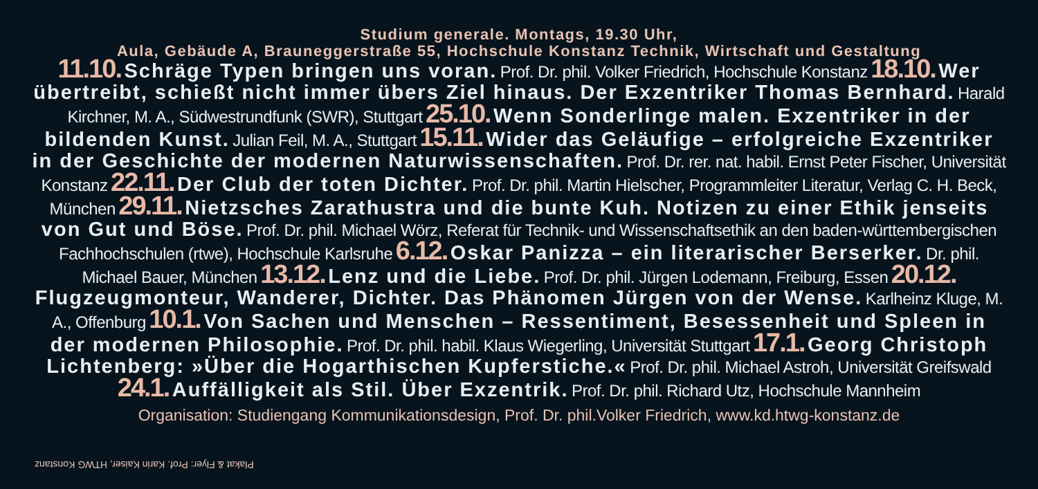Studium generale. Montags, 19.30 Uhr,
Aula, Gebäude A, Brauneggerstraße 55, Hochschule Konstanz Technik, Wirtschaft und Gestaltung
11.10. Schräge Typen bringen uns voran. Prof. Dr. phil. Volker Friedrich, Hochschule Konstanz 18.10. Wer übertreibt, schießt nicht immer übers Ziel hinaus. Der Exzentriker Thomas Bernhard. Harald Kirchner, M. A., Südwestrundfunk (SWR), Stuttgart 25.10. Wenn Sonderlinge malen. Exzentriker in der bildenden Kunst. Julian Feil, M. A., Stuttgart 15.11. Wider das Geläufige – erfolgreiche Exzentriker in der Geschichte der modernen Naturwissenschaften. Prof. Dr. rer. nat. habil. Ernst Peter Fischer, Universität Konstanz 22.11. Der Club der toten Dichter. Prof. Dr. phil. Martin Hielscher, Programmleiter Literatur, Verlag C. H. Beck, München 29.11. Nietzsches Zarathustra und die bunte Kuh. Notizen zu einer Ethik jenseits von Gut und Böse. Prof. Dr. phil. Michael Wörz, Referat für Technik- und Wissenschaftsethik an den baden-württembergischen Fachhochschulen (rtwe), Hochschule Karlsruhe 6.12. Oskar Panizza – ein literarischer Berserker. Dr. phil. Michael Bauer, München 13.12. Lenz und die Liebe. Prof. Dr. phil. Jürgen Lodemann, Freiburg, Essen 20.12. Flugzeugmonteur, Wanderer, Dichter. Das Phänomen Jürgen von der Wense. Karlheinz Kluge, M. A., Offenburg 10.1. Von Sachen und Menschen – Ressentiment, Besessenheit und Spleen in der modernen Philosophie. Prof. Dr. phil. habil. Klaus Wiegerling, Universität Stuttgart 17.1. Georg Christoph Lichtenberg: »Über die Hogarthischen Kupferstiche.« Prof. Dr. phil. Michael Astroh, Universität Greifswald 24.1. Auffälligkeit als Stil. Über Exzentrik. Prof. Dr. phil. Richard Utz, Hochschule Mannheim
Organisation: Studiengang Kommunikationsdesign, Prof. Dr. phil.Volker Friedrich, www.kd.htwg-konstanz.de
Plakat & Flyer: Prof. Karin Kaiser, HTWG Konstanz